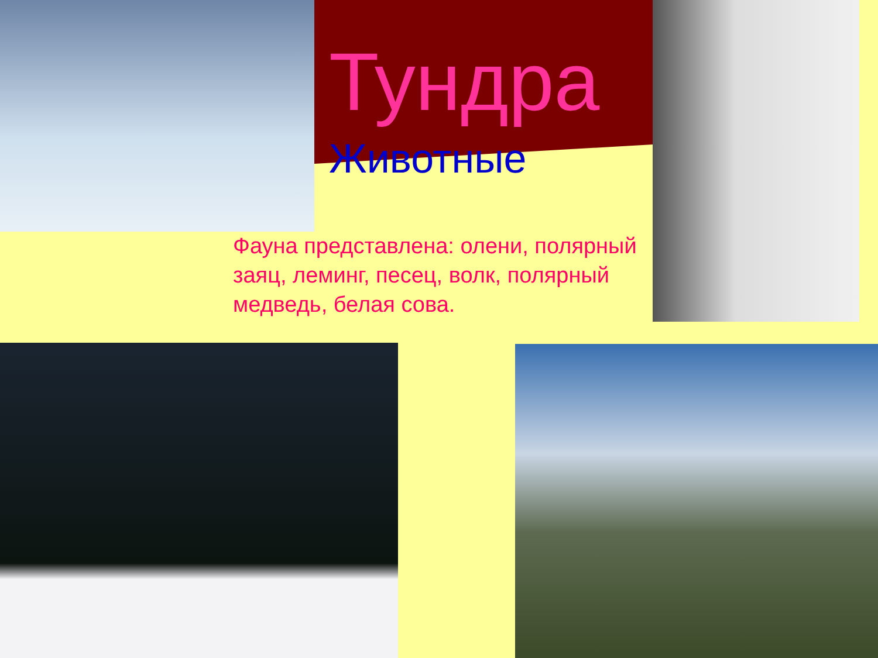Тундра
Животные
Фауна представлена: олени, полярный заяц, леминг, песец, волк, полярный медведь, белая сова.